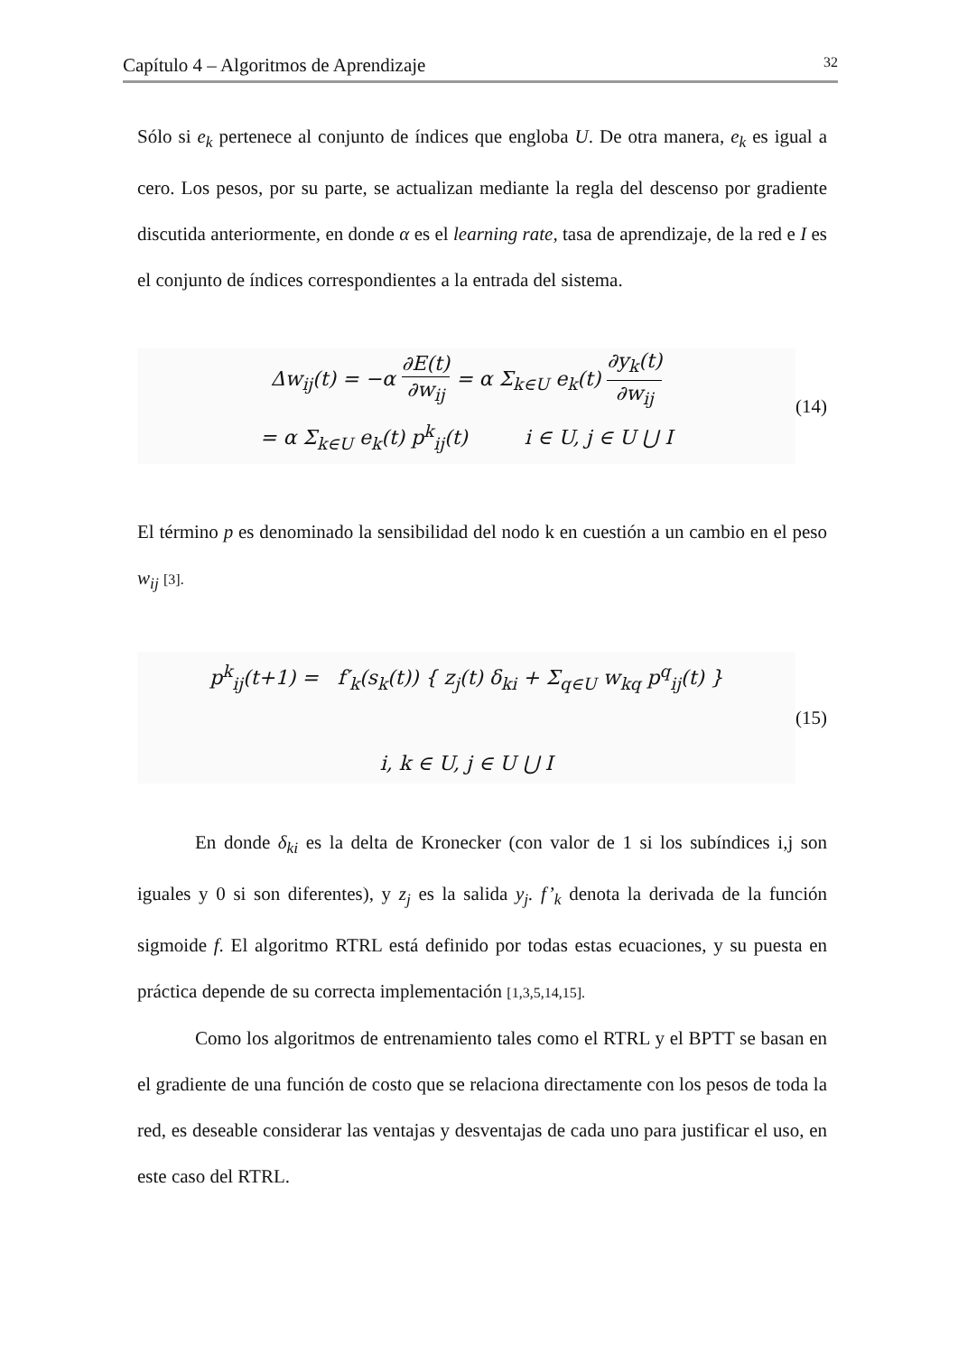Capítulo 4 – Algoritmos de Aprendizaje 32
Sólo si e<sub>k</sub> pertenece al conjunto de índices que engloba U. De otra manera, e<sub>k</sub> es igual a cero. Los pesos, por su parte, se actualizan mediante la regla del descenso por gradiente discutida anteriormente, en donde α es el learning rate, tasa de aprendizaje, de la red e I es el conjunto de índices correspondientes a la entrada del sistema.
Δw<sub>ij</sub>(t) = −α ∂E(t) ∂w<sub>ij</sub> = α Σ<sub>k∈U</sub> e<sub>k</sub>(t) ∂y<sub>k</sub>(t) ∂w<sub>ij</sub>
= α Σ<sub>k∈U</sub> e<sub>k</sub>(t) p<sup>k</sup><sub>ij</sub>(t) i ∈ U, j ∈ U ⋃ I
(14)
El término p es denominado la sensibilidad del nodo k en cuestión a un cambio en el peso w<sub>ij</sub> [3].
p<sup>k</sup><sub>ij</sub>(t+1) = f′<sub>k</sub>(s<sub>k</sub>(t)) { z<sub>j</sub>(t) δ<sub>ki</sub> + Σ<sub>q∈U</sub> w<sub>kq</sub> p<sup>q</sup><sub>ij</sub>(t) }
i, k ∈ U, j ∈ U ⋃ I
(15)
En donde δ<sub>ki</sub> es la delta de Kronecker (con valor de 1 si los subíndices i,j son iguales y 0 si son diferentes), y z<sub>j</sub> es la salida y<sub>j</sub>. f’<sub>k</sub> denota la derivada de la función sigmoide f. El algoritmo RTRL está definido por todas estas ecuaciones, y su puesta en práctica depende de su correcta implementación [1,3,5,14,15].
Como los algoritmos de entrenamiento tales como el RTRL y el BPTT se basan en el gradiente de una función de costo que se relaciona directamente con los pesos de toda la red, es deseable considerar las ventajas y desventajas de cada uno para justificar el uso, en este caso del RTRL.